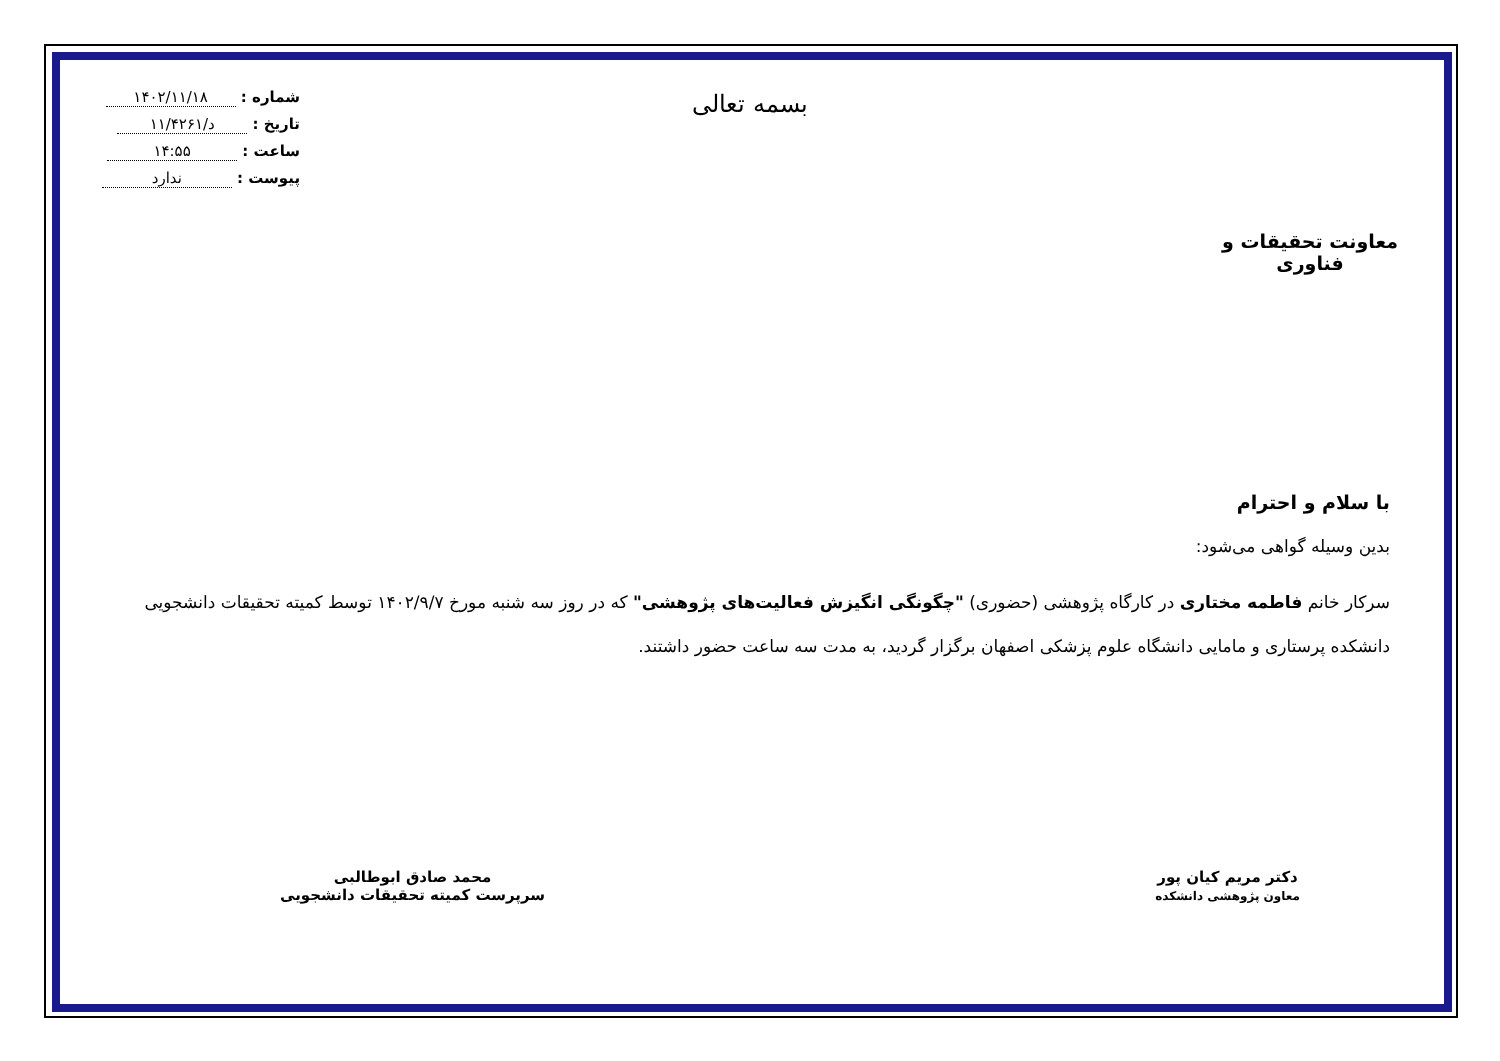معاونت تحقیقات و فناوری
بسمه تعالی
شماره : ۱۴۰۲/۱۱/۱۸
تاریخ : د/۱۱/۴۲۶۱
ساعت : ۱۴:۵۵
پیوست : ندارد
با سلام و احترام
بدین وسیله گواهی می‌شود:
سرکار خانم فاطمه مختاری در کارگاه پژوهشی (حضوری) "چگونگی انگیزش فعالیت‌های پژوهشی" که در روز سه شنبه مورخ ۱۴۰۲/۹/۷ توسط کمیته تحقیقات دانشجویی دانشکده پرستاری و مامایی دانشگاه علوم پزشکی اصفهان برگزار گردید، به مدت سه ساعت حضور داشتند.
دکتر مریم کیان پور
معاون پژوهشی دانشکده
محمد صادق ابوطالبی
سرپرست کمیته تحقیقات دانشجویی